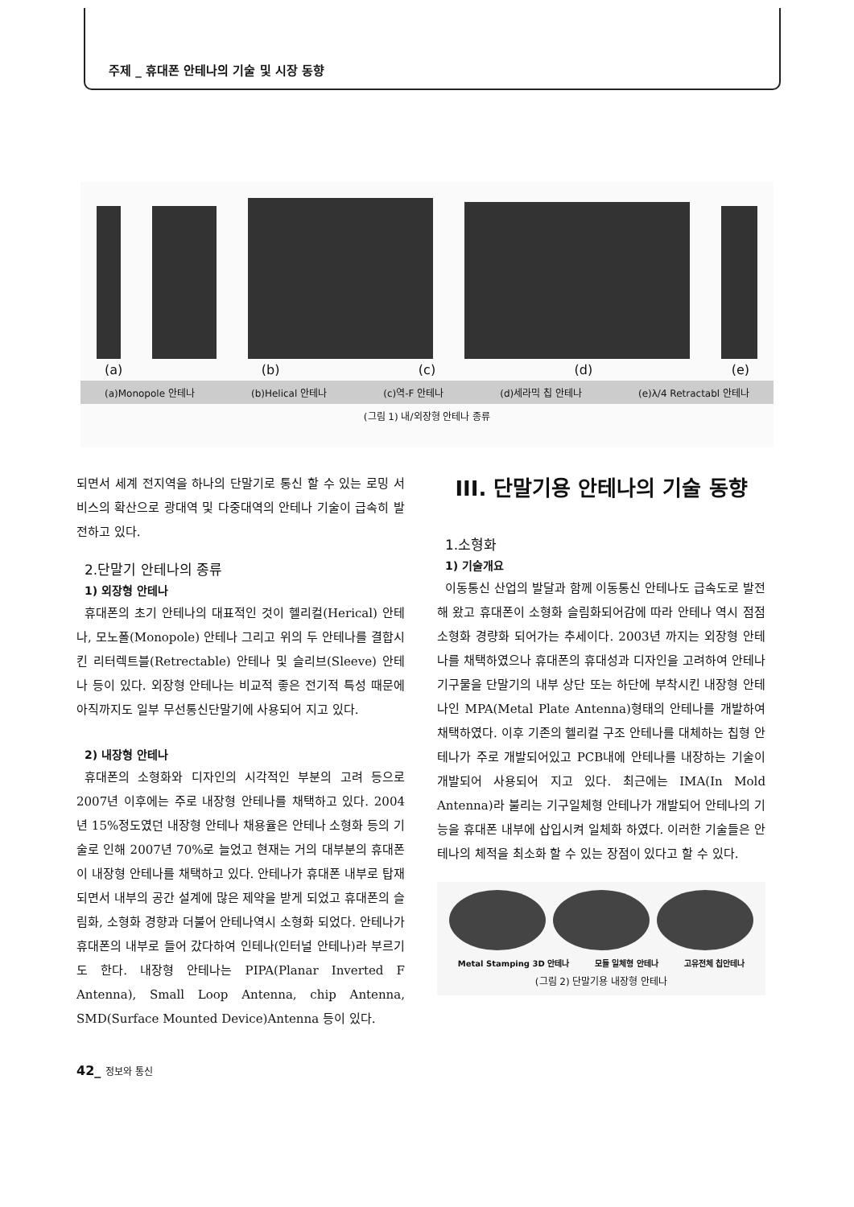주제 _ 휴대폰 안테나의 기술 및 시장 동향
(a) (b) (c) (d) (e)
(a)Monopole 안테나 (b)Helical 안테나 (c)역-F 안테나 (d)세라믹 칩 안테나 (e)λ/4 Retractabl 안테나
(그림 1) 내/외장형 안테나 종류
되면서 세계 전지역을 하나의 단말기로 통신 할 수 있는 로밍 서비스의 확산으로 광대역 및 다중대역의 안테나 기술이 급속히 발전하고 있다.
2.단말기 안테나의 종류
1) 외장형 안테나
휴대폰의 초기 안테나의 대표적인 것이 헬리컬(Herical) 안테나, 모노폴(Monopole) 안테나 그리고 위의 두 안테나를 결합시킨 리터렉트블(Retrectable) 안테나 및 슬리브(Sleeve) 안테나 등이 있다. 외장형 안테나는 비교적 좋은 전기적 특성 때문에 아직까지도 일부 무선통신단말기에 사용되어 지고 있다.
2) 내장형 안테나
휴대폰의 소형화와 디자인의 시각적인 부분의 고려 등으로 2007년 이후에는 주로 내장형 안테나를 채택하고 있다. 2004년 15%정도였던 내장형 안테나 채용율은 안테나 소형화 등의 기술로 인해 2007년 70%로 늘었고 현재는 거의 대부분의 휴대폰이 내장형 안테나를 채택하고 있다. 안테나가 휴대폰 내부로 탑재되면서 내부의 공간 설계에 많은 제약을 받게 되었고 휴대폰의 슬림화, 소형화 경향과 더불어 안테나역시 소형화 되었다. 안테나가 휴대폰의 내부로 들어 갔다하여 인테나(인터널 안테나)라 부르기도 한다. 내장형 안테나는 PIPA(Planar Inverted F Antenna), Small Loop Antenna, chip Antenna, SMD(Surface Mounted Device)Antenna 등이 있다.
III. 단말기용 안테나의 기술 동향
1.소형화
1) 기술개요
이동통신 산업의 발달과 함께 이동통신 안테나도 급속도로 발전해 왔고 휴대폰이 소형화 슬림화되어감에 따라 안테나 역시 점점 소형화 경량화 되어가는 추세이다. 2003년 까지는 외장형 안테나를 채택하였으나 휴대폰의 휴대성과 디자인을 고려하여 안테나 기구물을 단말기의 내부 상단 또는 하단에 부착시킨 내장형 안테나인 MPA(Metal Plate Antenna)형태의 안테나를 개발하여 채택하였다. 이후 기존의 헬리컬 구조 안테나를 대체하는 칩형 안테나가 주로 개발되어있고 PCB내에 안테나를 내장하는 기술이 개발되어 사용되어 지고 있다. 최근에는 IMA(In Mold Antenna)라 불리는 기구일체형 안테나가 개발되어 안테나의 기능을 휴대폰 내부에 삽입시켜 일체화 하였다. 이러한 기술들은 안테나의 체적을 최소화 할 수 있는 장점이 있다고 할 수 있다.
Metal Stamping 3D 안테나 모듈 일체형 안테나 고유전체 칩안테나
(그림 2) 단말기용 내장형 안테나
42_ 정보와 통신